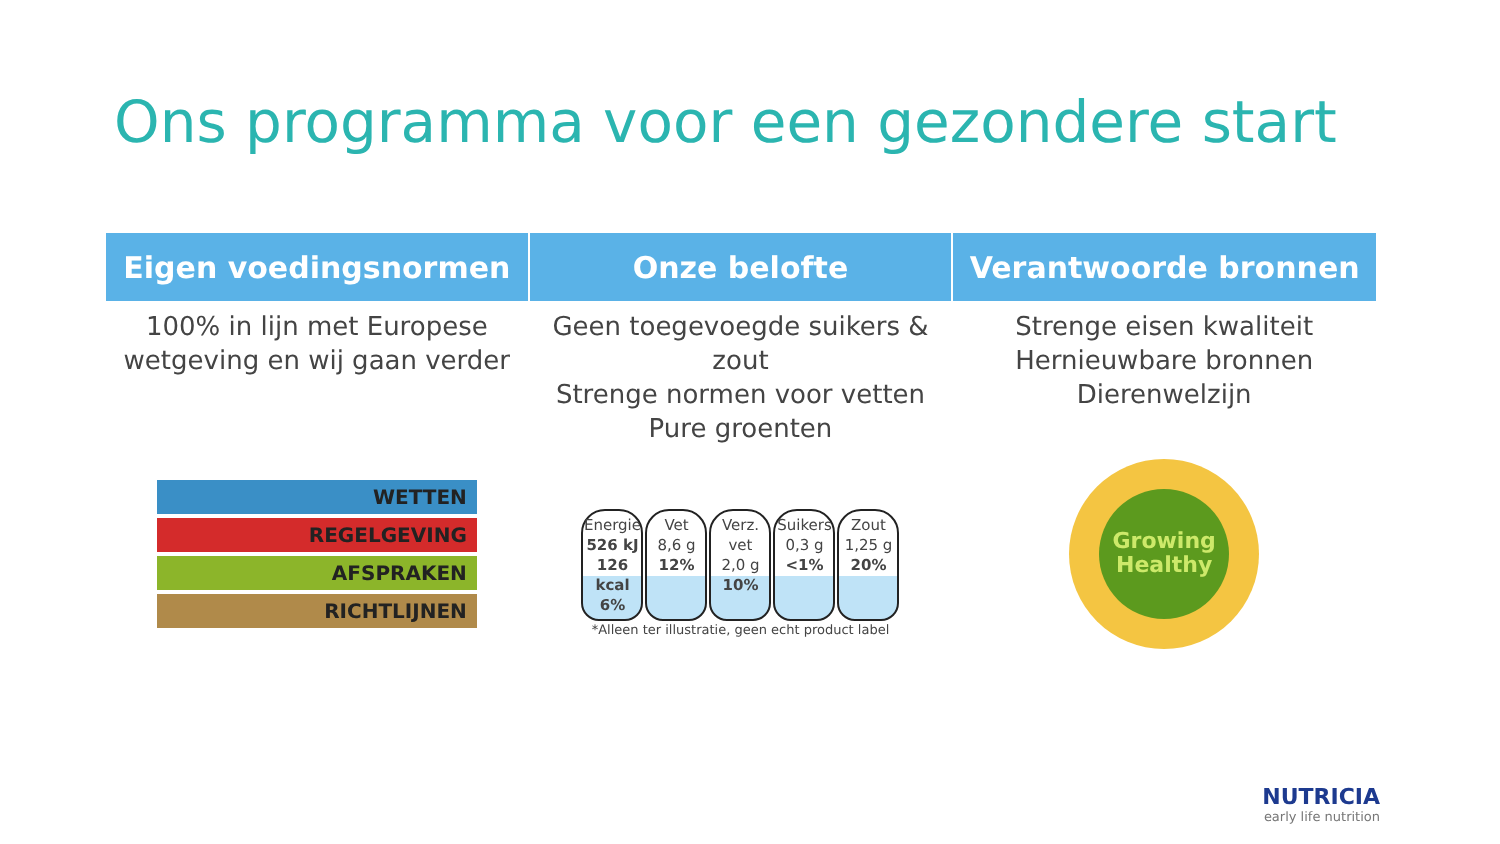Ons programma voor een gezondere start
| Eigen voedingsnormen | Onze belofte | Verantwoorde bronnen |
| --- | --- | --- |
| 100% in lijn met Europese wetgeving en wij gaan verder | Geen toegevoegde suikers & zout Strenge normen voor vetten Pure groenten | Strenge eisen kwaliteit Hernieuwbare bronnen Dierenwelzijn |
| WETTEN REGELGEVING AFSPRAKEN RICHTLIJNEN | Energie 526 kJ 126 kcal 6% Vet 8,6 g 12% Verz. vet 2,0 g 10% Suikers 0,3 g <1% Zout 1,25 g 20% *Alleen ter illustratie, geen echt product label | Growing Healthy |
NUTRICIA
early life nutrition